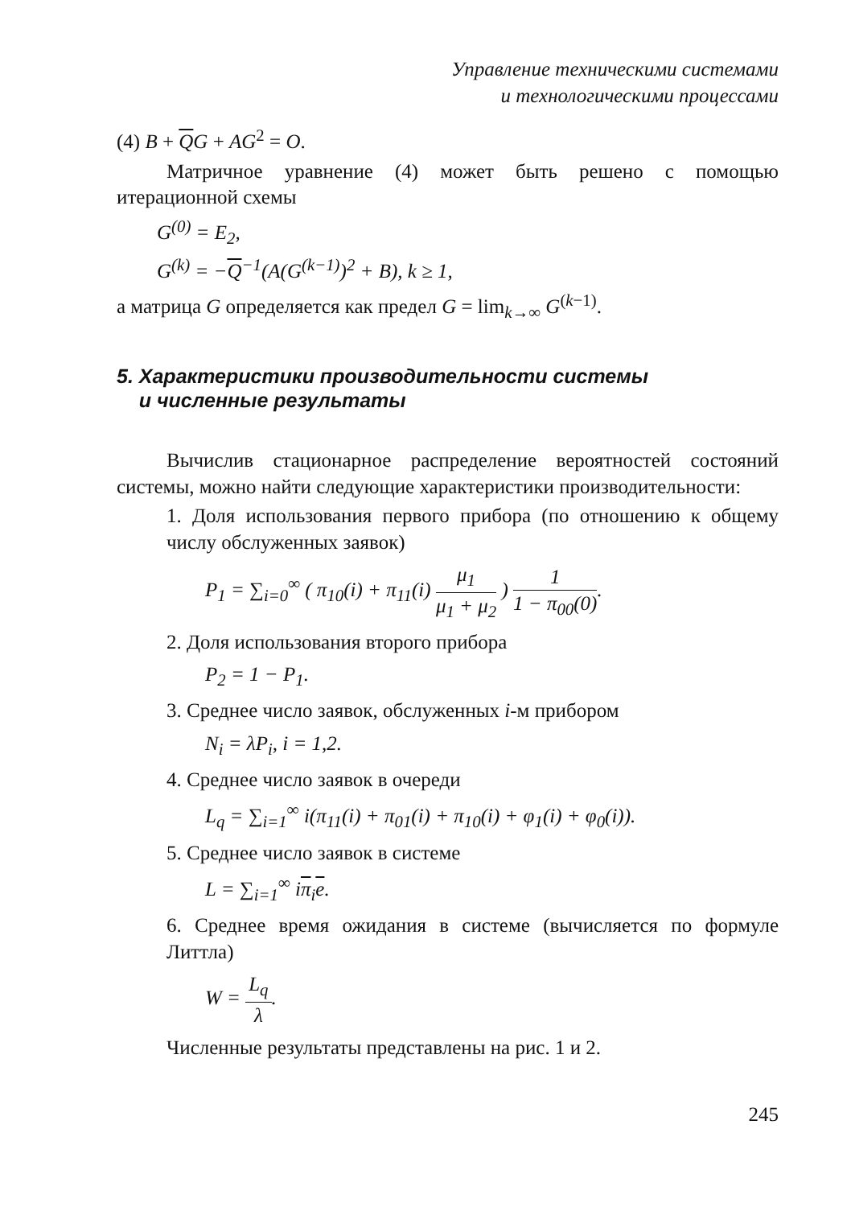Управление техническими системами
и технологическими процессами
(4) B + QG + AG<sup>2</sup> = O.
Матричное уравнение (4) может быть решено с помощью итерационной схемы
G<sup>(0)</sup> = E<sub>2</sub>,
G<sup>(k)</sup> = −Q<sup>−1</sup>(A(G<sup>(k−1)</sup>)<sup>2</sup> + B), k ≥ 1,
а матрица G определяется как предел G = lim<sub>k→∞</sub> G<sup>(k−1)</sup>.
5. Характеристики производительности системы
и численные результаты
Вычислив стационарное распределение вероятностей состояний системы, можно найти следующие характеристики производительности:
1. Доля использования первого прибора (по отношению к общему числу обслуженных заявок)
P<sub>1</sub> = ∑<sub>i=0</sub><sup>∞</sup> ( π<sub>10</sub>(i) + π<sub>11</sub>(i) μ<sub>1</sub> μ<sub>1</sub> + μ<sub>2</sub> ) 1 1 − π<sub>00</sub>(0).
2. Доля использования второго прибора
P<sub>2</sub> = 1 − P<sub>1</sub>.
3. Среднее число заявок, обслуженных i-м прибором
N<sub>i</sub> = λP<sub>i</sub>, i = 1,2.
4. Среднее число заявок в очереди
L<sub>q</sub> = ∑<sub>i=1</sub><sup>∞</sup> i(π<sub>11</sub>(i) + π<sub>01</sub>(i) + π<sub>10</sub>(i) + φ<sub>1</sub>(i) + φ<sub>0</sub>(i)).
5. Среднее число заявок в системе
L = ∑<sub>i=1</sub><sup>∞</sup> iπ<sub>i</sub>e.
6. Среднее время ожидания в системе (вычисляется по формуле Литтла)
W = L<sub>q</sub> λ.
Численные результаты представлены на рис. 1 и 2.
245